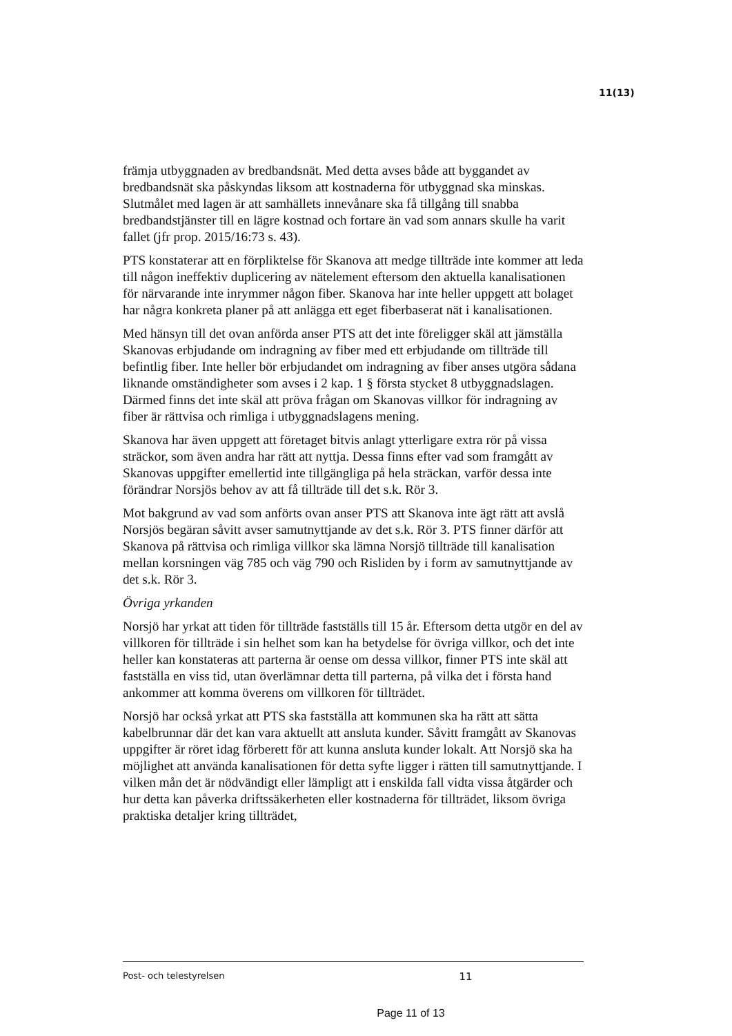11(13)
främja utbyggnaden av bredbandsnät. Med detta avses både att byggandet av bredbandsnät ska påskyndas liksom att kostnaderna för utbyggnad ska minskas. Slutmålet med lagen är att samhällets innevånare ska få tillgång till snabba bredbandstjänster till en lägre kostnad och fortare än vad som annars skulle ha varit fallet (jfr prop. 2015/16:73 s. 43).
PTS konstaterar att en förpliktelse för Skanova att medge tillträde inte kommer att leda till någon ineffektiv duplicering av nätelement eftersom den aktuella kanalisationen för närvarande inte inrymmer någon fiber. Skanova har inte heller uppgett att bolaget har några konkreta planer på att anlägga ett eget fiberbaserat nät i kanalisationen.
Med hänsyn till det ovan anförda anser PTS att det inte föreligger skäl att jämställa Skanovas erbjudande om indragning av fiber med ett erbjudande om tillträde till befintlig fiber. Inte heller bör erbjudandet om indragning av fiber anses utgöra sådana liknande omständigheter som avses i 2 kap. 1 § första stycket 8 utbyggnadslagen. Därmed finns det inte skäl att pröva frågan om Skanovas villkor för indragning av fiber är rättvisa och rimliga i utbyggnadslagens mening.
Skanova har även uppgett att företaget bitvis anlagt ytterligare extra rör på vissa sträckor, som även andra har rätt att nyttja. Dessa finns efter vad som framgått av Skanovas uppgifter emellertid inte tillgängliga på hela sträckan, varför dessa inte förändrar Norsjös behov av att få tillträde till det s.k. Rör 3.
Mot bakgrund av vad som anförts ovan anser PTS att Skanova inte ägt rätt att avslå Norsjös begäran såvitt avser samutnyttjande av det s.k. Rör 3. PTS finner därför att Skanova på rättvisa och rimliga villkor ska lämna Norsjö tillträde till kanalisation mellan korsningen väg 785 och väg 790 och Risliden by i form av samutnyttjande av det s.k. Rör 3.
Övriga yrkanden
Norsjö har yrkat att tiden för tillträde fastställs till 15 år. Eftersom detta utgör en del av villkoren för tillträde i sin helhet som kan ha betydelse för övriga villkor, och det inte heller kan konstateras att parterna är oense om dessa villkor, finner PTS inte skäl att fastställa en viss tid, utan överlämnar detta till parterna, på vilka det i första hand ankommer att komma överens om villkoren för tillträdet.
Norsjö har också yrkat att PTS ska fastställa att kommunen ska ha rätt att sätta kabelbrunnar där det kan vara aktuellt att ansluta kunder. Såvitt framgått av Skanovas uppgifter är röret idag förberett för att kunna ansluta kunder lokalt. Att Norsjö ska ha möjlighet att använda kanalisationen för detta syfte ligger i rätten till samutnyttjande. I vilken mån det är nödvändigt eller lämpligt att i enskilda fall vidta vissa åtgärder och hur detta kan påverka driftssäkerheten eller kostnaderna för tillträdet, liksom övriga praktiska detaljer kring tillträdet,
Post- och telestyrelsen 11
Page 11 of 13